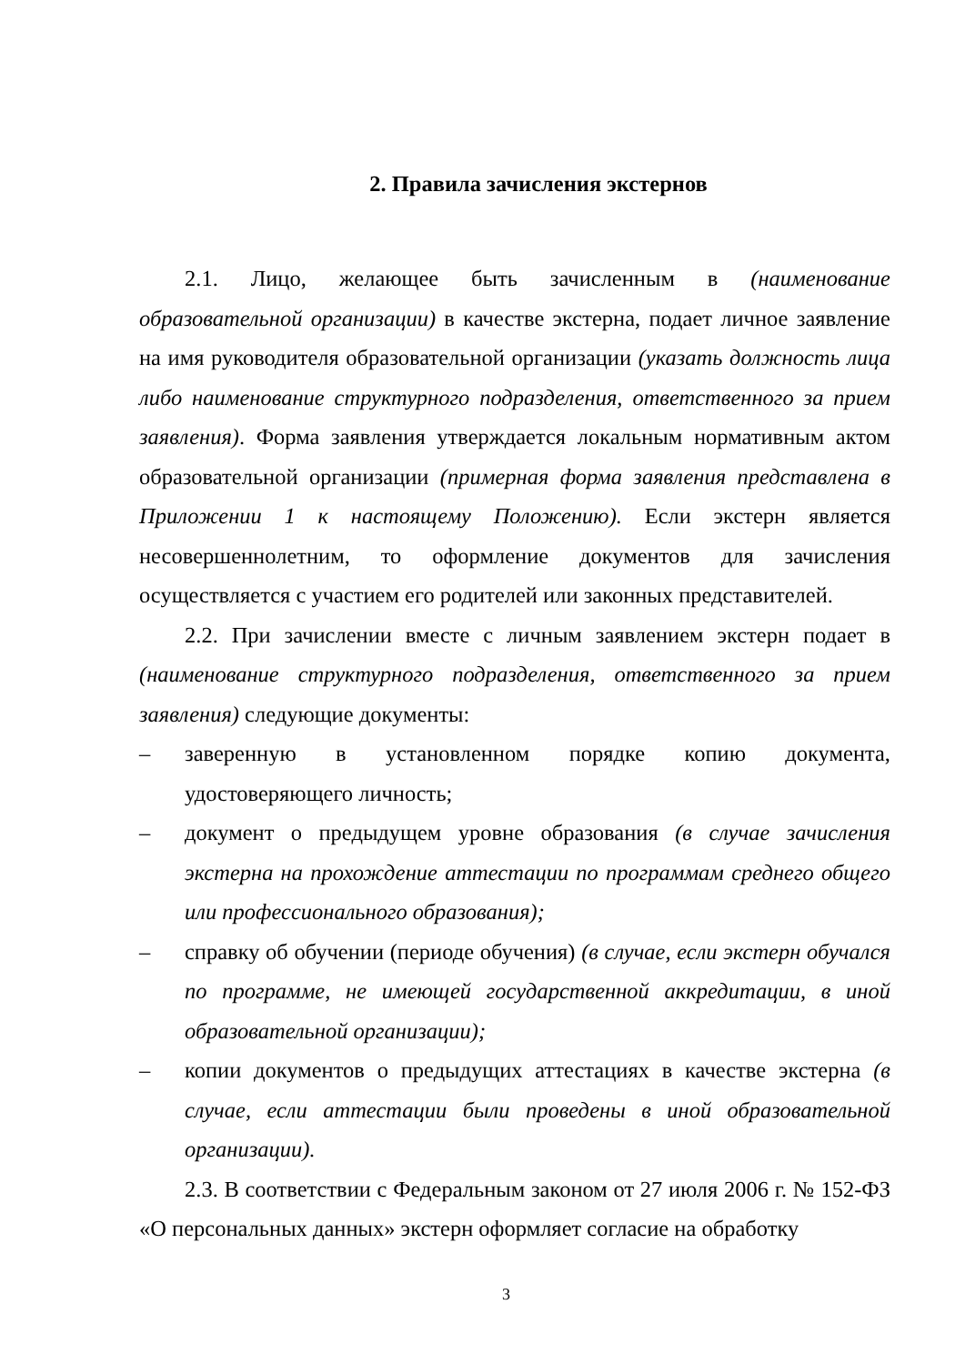2. Правила зачисления экстернов
2.1. Лицо, желающее быть зачисленным в (наименование образовательной организации) в качестве экстерна, подает личное заявление на имя руководителя образовательной организации (указать должность лица либо наименование структурного подразделения, ответственного за прием заявления). Форма заявления утверждается локальным нормативным актом образовательной организации (примерная форма заявления представлена в Приложении 1 к настоящему Положению). Если экстерн является несовершеннолетним, то оформление документов для зачисления осуществляется с участием его родителей или законных представителей.
2.2. При зачислении вместе с личным заявлением экстерн подает в (наименование структурного подразделения, ответственного за прием заявления) следующие документы:
– заверенную в установленном порядке копию документа, удостоверяющего личность;
– документ о предыдущем уровне образования (в случае зачисления экстерна на прохождение аттестации по программам среднего общего или профессионального образования);
– справку об обучении (периоде обучения) (в случае, если экстерн обучался по программе, не имеющей государственной аккредитации, в иной образовательной организации);
– копии документов о предыдущих аттестациях в качестве экстерна (в случае, если аттестации были проведены в иной образовательной организации).
2.3. В соответствии с Федеральным законом от 27 июля 2006 г. № 152-ФЗ «О персональных данных» экстерн оформляет согласие на обработку
3